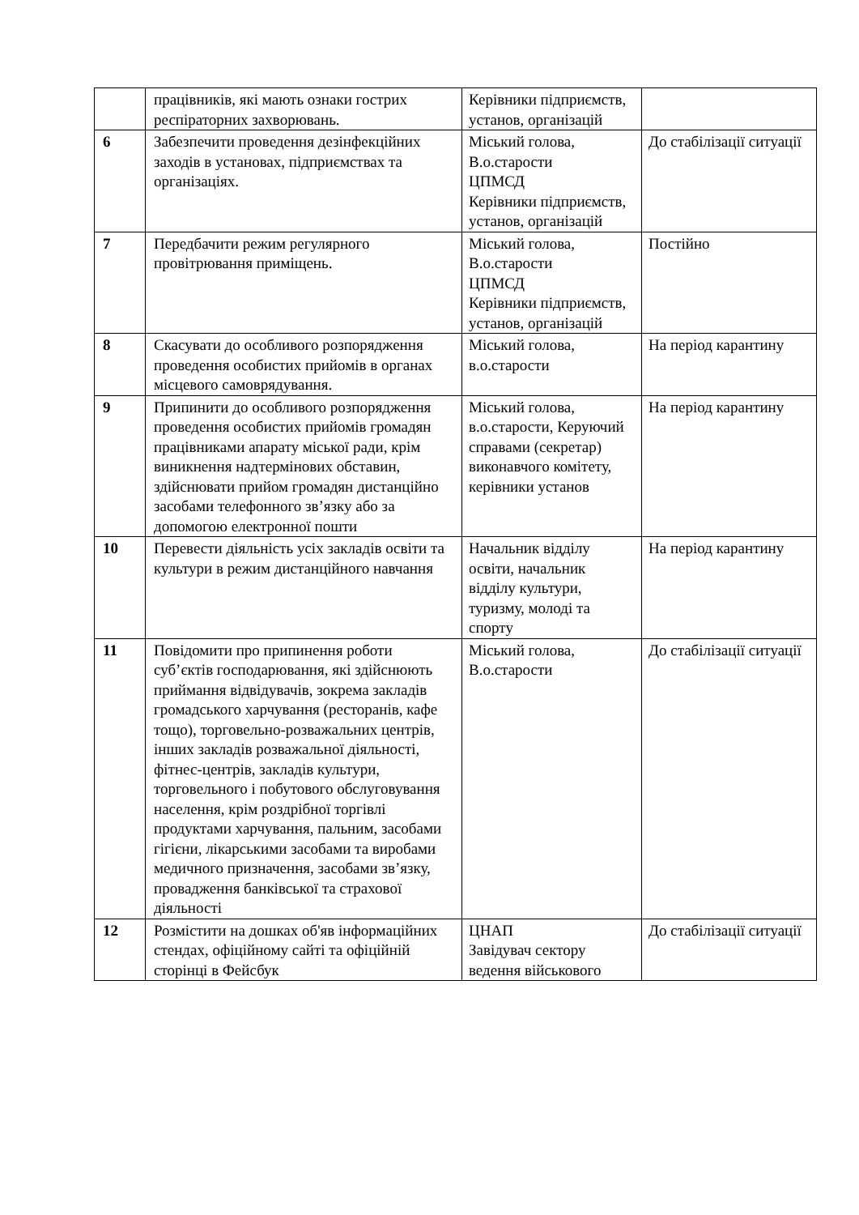| | працівників, які мають ознаки гострих респіраторних захворювань. | Керівники підприємств, установ, організацій | |
| 6 | Забезпечити проведення дезінфекційних заходів в установах, підприємствах та організаціях. | Міський голова, В.о.старости ЦПМСД Керівники підприємств, установ, організацій | До стабілізації ситуації |
| 7 | Передбачити режим регулярного провітрювання приміщень. | Міський голова, В.о.старости ЦПМСД Керівники підприємств, установ, організацій | Постійно |
| 8 | Скасувати до особливого розпорядження проведення особистих прийомів в органах місцевого самоврядування. | Міський голова, в.о.старости | На період карантину |
| 9 | Припинити до особливого розпорядження проведення особистих прийомів громадян працівниками апарату міської ради, крім виникнення надтермінових обставин, здійснювати прийом громадян дистанційно засобами телефонного зв’язку або за допомогою електронної пошти | Міський голова, в.о.старости, Керуючий справами (секретар) виконавчого комітету, керівники установ | На період карантину |
| 10 | Перевести діяльність усіх закладів освіти та культури в режим дистанційного навчання | Начальник відділу освіти, начальник відділу культури, туризму, молоді та спорту | На період карантину |
| 11 | Повідомити про припинення роботи суб’єктів господарювання, які здійснюють приймання відвідувачів, зокрема закладів громадського харчування (ресторанів, кафе тощо), торговельно-розважальних центрів, інших закладів розважальної діяльності, фітнес-центрів, закладів культури, торговельного і побутового обслуговування населення, крім роздрібної торгівлі продуктами харчування, пальним, засобами гігієни, лікарськими засобами та виробами медичного призначення, засобами зв’язку, провадження банківської та страхової діяльності | Міський голова, В.о.старости | До стабілізації ситуації |
| 12 | Розмістити на дошках об'яв інформаційних стендах, офіційному сайті та офіційній сторінці в Фейсбук | ЦНАП Завідувач сектору ведення військового | До стабілізації ситуації |